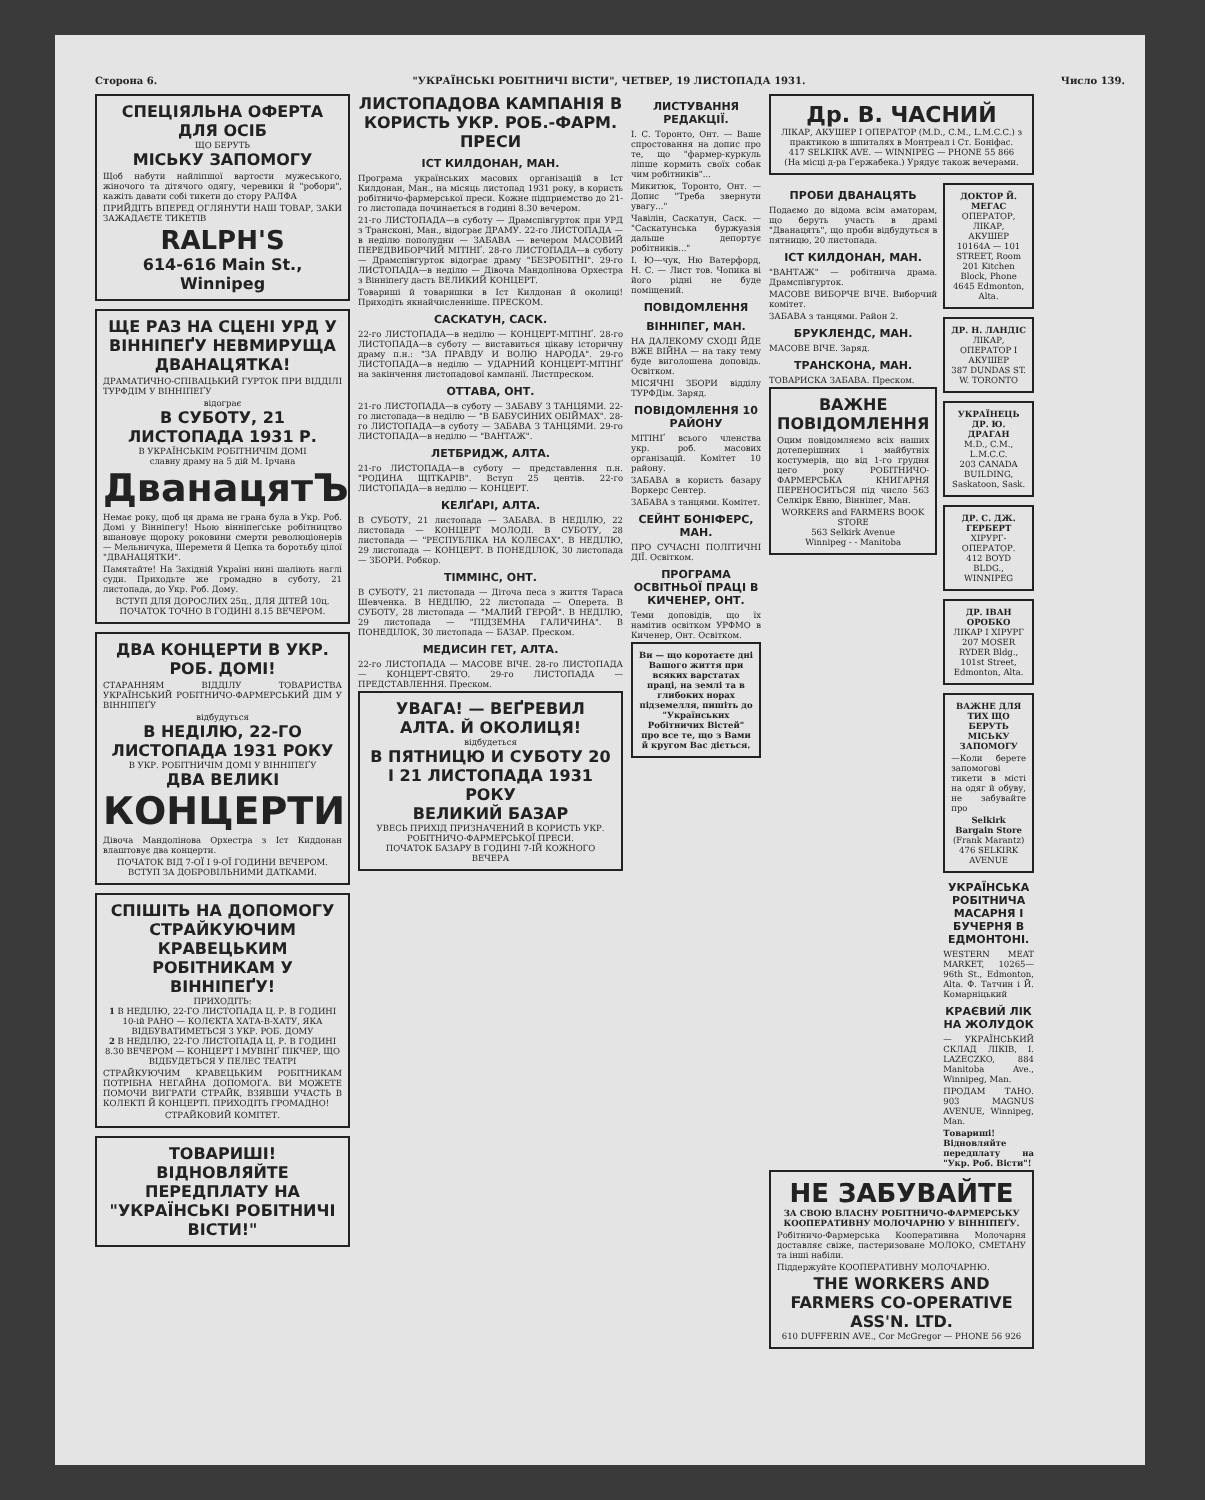Сторона 6. "УКРАЇНСЬКІ РОБІТНИЧІ ВІСТИ", ЧЕТВЕР, 19 ЛИСТОПАДА 1931. Число 139.
СПЕЦІЯЛЬНА ОФЕРТА ДЛЯ ОСІБ
ЩО БЕРУТЬ
МІСЬКУ ЗАПОМОГУ
Щоб набути найліпшої вартости мужеського, жіночого та дітячого одягу, черевики й "робори", кажіть давати собі тикети до стору РАЛФА
ПРИЙДІТЬ ВПЕРЕД ОГЛЯНУТИ НАШ ТОВАР, ЗАКИ ЗАЖАДАЄТЕ ТИКЕТІВ
RALPH'S
614-616 Main St., Winnipeg
ЩЕ РАЗ НА СЦЕНІ УРД У ВІННІПЕҐУ НЕВМИРУЩА ДВАНАЦЯТКА!
ДРАМАТИЧНО-СПІВАЦЬКИЙ ГУРТОК ПРИ ВІДДІЛІ ТУРФДІМ У ВІННІПЕҐУ
відограє
В СУБОТУ, 21 ЛИСТОПАДА 1931 Р.
В УКРАЇНСЬКІМ РОБІТНИЧІМ ДОМІ
славну драму на 5 дій М. Ірчана
ДванацятЪ
Немає року, щоб ця драма не грана була в Укр. Роб. Домі у Вінніпегу! Ньою вінніпеґське робітництво вшановує щороку роковини смерти революціонерів — Мельничука, Шеремети й Цепка та боротьбу цілої "ДВАНАЦЯТКИ".
Памятайте! На Західній Україні нині шаліють наглі суди. Приходьте же громадно в суботу, 21 листопада, до Укр. Роб. Дому.
ВСТУП ДЛЯ ДОРОСЛИХ 25ц., ДЛЯ ДІТЕЙ 10ц.
ПОЧАТОК ТОЧНО В ГОДИНІ 8.15 ВЕЧЕРОМ.
ДВА КОНЦЕРТИ В УКР. РОБ. ДОМІ!
СТАРАННЯМ ВІДДІЛУ ТОВАРИСТВА УКРАЇНСЬКИЙ РОБІТНИЧО-ФАРМЕРСЬКИЙ ДІМ У ВІННІПЕҐУ
відбудуться
В НЕДІЛЮ, 22-ГО ЛИСТОПАДА 1931 РОКУ
В УКР. РОБІТНИЧІМ ДОМІ У ВІННІПЕҐУ
ДВА ВЕЛИКІ
КОНЦЕРТИ
Дівоча Мандолінова Орхестра з Іст Киддонан влаштовує два концерти.
ПОЧАТОК ВІД 7-ОЇ І 9-ОЇ ГОДИНИ ВЕЧЕРОМ.
ВСТУП ЗА ДОБРОВІЛЬНИМИ ДАТКАМИ.
СПІШІТЬ НА ДОПОМОГУ СТРАЙКУЮЧИМ КРАВЕЦЬКИМ РОБІТНИКАМ У ВІННІПЕҐУ!
ПРИХОДІТЬ:
1 В НЕДІЛЮ, 22-ГО ЛИСТОПАДА Ц. Р. В ГОДИНІ 10-ій РАНО — КОЛЄКТА ХАТА-В-ХАТУ, ЯКА ВІДБУВАТИМЕТЬСЯ З УКР. РОБ. ДОМУ
2 В НЕДІЛЮ, 22-ГО ЛИСТОПАДА Ц. Р. В ГОДИНІ 8.30 ВЕЧЕРОМ — КОНЦЕРТ І МУВІНҐ ПІКЧЕР, ЩО ВІДБУДЕТЬСЯ У ПЕЛЕС ТЕАТРІ
СТРАЙКУЮЧИМ КРАВЕЦЬКИМ РОБІТНИКАМ ПОТРІБНА НЕГАЙНА ДОПОМОГА. ВИ МОЖЕТЕ ПОМОЧИ ВИГРАТИ СТРАЙК, ВЗЯВШИ УЧАСТЬ В КОЛЕКТІ Й КОНЦЕРТІ. ПРИХОДІТЬ ГРОМАДНО!
СТРАЙКОВИЙ КОМІТЕТ.
ТОВАРИШІ! ВІДНОВЛЯЙТЕ ПЕРЕДПЛАТУ НА "УКРАЇНСЬКІ РОБІТНИЧІ ВІСТИ!"
ЛИСТОПАДОВА КАМПАНІЯ В КОРИСТЬ УКР. РОБ.-ФАРМ. ПРЕСИ
ІСТ КИЛДОНАН, МАН.
Програма українських масових організацій в Іст Килдонан, Ман., на місяць листопад 1931 року, в користь робітничо-фармерської преси. Кожне підприємство до 21-го листопада починається в годині 8.30 вечером.
21-го ЛИСТОПАДА—в суботу — Драмспівгурток при УРД з Трансконі, Ман., відограє ДРАМУ. 22-го ЛИСТОПАДА — в неділю пополудни — ЗАБАВА — вечером МАСОВИЙ ПЕРЕДВИБОРЧИЙ МІТІНҐ. 28-го ЛИСТОПАДА—в суботу — Драмспівгурток відограє драму "БЕЗРОБІТНІ". 29-го ЛИСТОПАДА—в неділю — Дівоча Мандолінова Орхестра з Вінніпеґу дасть ВЕЛИКИЙ КОНЦЕРТ.
Товариші й товаришки в Іст Килдонан й околиці! Приходіть якнайчисленніше. ПРЕСКОМ.
САСКАТУН, САСК.
22-го ЛИСТОПАДА—в неділю — КОНЦЕРТ-МІТІНҐ. 28-го ЛИСТОПАДА—в суботу — виставиться цікаву історичну драму п.н.: "ЗА ПРАВДУ И ВОЛЮ НАРОДА". 29-го ЛИСТОПАДА—в неділю — УДАРНИЙ КОНЦЕРТ-МІТІНҐ на закінчення листопадової кампанії. Листпреском.
ОТТАВА, ОНТ.
21-го ЛИСТОПАДА—в суботу — ЗАБАВУ З ТАНЦЯМИ. 22-го листопада—в неділю — "В БАБУСИНИХ ОБІЙМАХ". 28-го ЛИСТОПАДА—в суботу — ЗАБАВА З ТАНЦЯМИ. 29-го ЛИСТОПАДА—в неділю — "ВАНТАЖ".
ЛЕТБРИДЖ, АЛТА.
21-го ЛИСТОПАДА—в суботу — представлення п.н. "РОДИНА ЩІТКАРІВ". Вступ 25 центів. 22-го ЛИСТОПАДА—в неділю — КОНЦЕРТ.
КЕЛҐАРІ, АЛТА.
В СУБОТУ, 21 листопада — ЗАБАВА. В НЕДІЛЮ, 22 листопада — КОНЦЕРТ МОЛОДІ. В СУБОТУ, 28 листопада — "РЕСПУБЛІКА НА КОЛЕСАХ". В НЕДІЛЮ, 29 листопада — КОНЦЕРТ. В ПОНЕДІЛОК, 30 листопада — ЗБОРИ. Робкор.
ТІММІНС, ОНТ.
В СУБОТУ, 21 листопада — Діточа песа з життя Тараса Шевченка. В НЕДІЛЮ, 22 листопада — Оперета. В СУБОТУ, 28 листопада — "МАЛИЙ ГЕРОЙ". В НЕДІЛЮ, 29 листопада — "ПІДЗЕМНА ГАЛИЧИНА". В ПОНЕДІЛОК, 30 листопада — БАЗАР. Преском.
МЕДИСИН ГЕТ, АЛТА.
22-го ЛИСТОПАДА — МАСОВЕ ВІЧЕ. 28-го ЛИСТОПАДА — КОНЦЕРТ-СВЯТО. 29-го ЛИСТОПАДА — ПРЕДСТАВЛЕННЯ. Преском.
УВАГА! — ВЕҐРЕВИЛ АЛТА. Й ОКОЛИЦЯ!
відбудеться
В ПЯТНИЦЮ И СУБОТУ 20 І 21 ЛИСТОПАДА 1931 РОКУ
ВЕЛИКИЙ БАЗАР
УВЕСЬ ПРИХІД ПРИЗНАЧЕНИЙ В КОРИСТЬ УКР. РОБІТНИЧО-ФАРМЕРСЬКОЇ ПРЕСИ.
ПОЧАТОК БАЗАРУ В ГОДИНІ 7-ІЙ КОЖНОГО ВЕЧЕРА
ЛИСТУВАННЯ РЕДАКЦІЇ.
І. С. Торонто, Онт. — Ваше спростовання на допис про те, що "фармер-куркуль ліпше кормить своїх собак чим робітників"...
Микитюк, Торонто, Онт. — Допис "Треба звернути увагу..."
Чавілін, Саскатун, Саск. — "Саскатунська буржуазія дальше депортує робітників..."
І. Ю—чук, Ню Ватерфорд, Н. С. — Лист тов. Чопика ві його рідні не буде поміщений.
ПОВІДОМЛЕННЯ
ВІННІПЕГ, МАН.
НА ДАЛЕКОМУ СХОДІ ЙДЕ ВЖЕ ВІЙНА — на таку тему буде виголошена доповідь. Освітком.
МІСЯЧНІ ЗБОРИ відділу ТУРФДім. Заряд.
ПОВІДОМЛЕННЯ 10 РАЙОНУ
МІТІНҐ всього членства укр. роб. масових організацій. Комітет 10 району.
ЗАБАВА в користь базару Воркерс Сентер.
ЗАБАВА з танцями. Комітет.
СЕЙНТ БОНІФЕРС, МАН.
ПРО СУЧАСНІ ПОЛІТИЧНІ ДІЇ. Освітком.
ПРОГРАМА ОСВІТНЬОЇ ПРАЦІ В КИЧЕНЕР, ОНТ.
Теми доповідів, що їх намітив освітком УРФМО в Киченер, Онт. Освітком.
Ви — що коротаєте дні Вашого життя при всяких варстатах праці, на землі та в глибоких норах підземелля, пишіть до "Українських Робітничих Вістей" про все те, що з Вами й кругом Вас діється.
Др. В. ЧАСНИЙ
ЛІКАР, АКУШЕР І ОПЕРАТОР (M.D., C.M., L.M.C.C.) з практикою в шпиталях в Монтреал і Ст. Боніфас.
417 SELKIRK AVE. — WINNIPEG — PHONE 55 866
(На місці д-ра Гержабека.) Урядує також вечерами.
ПРОБИ ДВАНАЦЯТЬ
Подаємо до відома всім аматорам, що беруть участь в драмі "Дванацять", що проби відбудуться в пятницю, 20 листопада.
ІСТ КИЛДОНАН, МАН.
"ВАНТАЖ" — робітнича драма. Драмспівгурток.
МАСОВЕ ВИБОРЧЕ ВІЧЕ. Виборчий комітет.
ЗАБАВА з танцями. Район 2.
БРУКЛЕНДС, МАН.
МАСОВЕ ВІЧЕ. Заряд.
ТРАНСКОНА, МАН.
ТОВАРИСКА ЗАБАВА. Преском.
ВАЖНЕ ПОВІДОМЛЕННЯ
Оцим повідомляємо всіх наших дотеперішних і майбутніх костумерів, що від 1-го грудня цего року РОБІТНИЧО-ФАРМЕРСЬКА КНИГАРНЯ ПЕРЕНОСИТЬСЯ під число 563 Селкірк Евню, Вінніпег, Ман.
WORKERS and FARMERS BOOK STORE
563 Selkirk Avenue
Winnipeg - - Manitoba
ДОКТОР Й. МЕГАС
ОПЕРАТОР, ЛІКАР, АКУШЕР
10164A — 101 STREET, Room 201 Kitchen Block, Phone 4645 Edmonton, Alta.
ДР. Н. ЛАНДІС
ЛІКАР, ОПЕРАТОР І АКУШЕР
387 DUNDAS ST. W. TORONTO
УКРАЇНЕЦЬ ДР. Ю. ДРАГАН
M.D., C.M., L.M.C.C.
203 CANADA BUILDING, Saskatoon, Sask.
ДР. С. ДЖ. ГЕРБЕРТ
ХІРУРГ-ОПЕРАТОР.
412 BOYD BLDG., WINNIPEG
ДР. ІВАН ОРОБКО
ЛІКАР І ХІРУРГ
207 MOSER RYDER Bldg., 101st Street, Edmonton, Alta.
ВАЖНЕ ДЛЯ ТИХ ЩО БЕРУТЬ МІСЬКУ ЗАПОМОГУ
—Коли берете запомогові тикети в місті на одяг й обуву, не забувайте про
Selkirk Bargain Store
(Frank Marantz)
476 SELKIRK AVENUE
УКРАЇНСЬКА РОБІТНИЧА МАСАРНЯ І БУЧЕРНЯ В ЕДМОНТОНІ.
WESTERN MEAT MARKET, 10265—96th St., Edmonton, Alta. Ф. Татчин і Й. Комарніцький
КРАЄВИЙ ЛІК НА ЖОЛУДОК
— УКРАЇНСЬКИЙ СКЛАД ЛІКІВ, I. LAZECZKO, 884 Manitoba Ave., Winnipeg, Man.
ПРОДАМ ТАНО. 903 MAGNUS AVENUE, Winnipeg, Man.
Товариші! Відновляйте передплату на "Укр. Роб. Вісти"!
НЕ ЗАБУВАЙТЕ
ЗА СВОЮ ВЛАСНУ РОБІТНИЧО-ФАРМЕРСЬКУ КООПЕРАТИВНУ МОЛОЧАРНЮ У ВІННІПЕҐУ.
Робітничо-Фармерська Кооперативна Молочарня доставляє свіже, пастеризоване МОЛОКО, СМЕТАНУ та інші набіли.
Піддержуйте КООПЕРАТИВНУ МОЛОЧАРНЮ.
THE WORKERS AND FARMERS CO-OPERATIVE ASS'N. LTD.
610 DUFFERIN AVE., Cor McGregor — PHONE 56 926